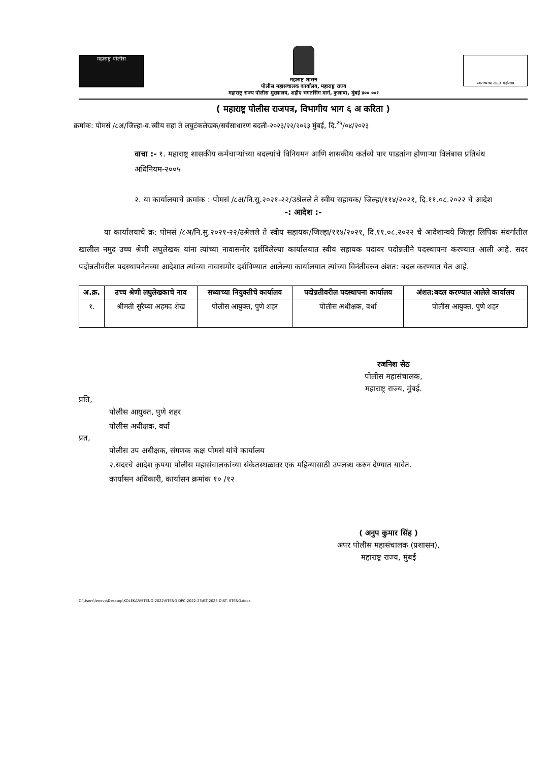महाराष्ट्र पोलीस
महाराष्ट्र शासन
पोलीस महासंचालक कार्यालय, महाराष्ट्र राज्य
महाराष्ट्र राज्य पोलीस मुख्यालय, शहीद भगतसिंग मार्ग, कुलाबा, मुंबई ४०० ००१
स्वातंत्र्याचा अमृत महोत्सव
( महाराष्ट्र पोलीस राजपत्र, विभागीय भाग ६ अ करिता )
क्रमांक: पोमसं /८अ/जिल्हा-व.स्वीय सहा ते लघुटंकलेखक/सर्वसाधारण बदली-२०२३/२२/२०२३ मुंबई, दि.<sup>२५</sup>/०४/२०२३
वाचा :- १. महाराष्ट्र शासकीय कर्मचाऱ्यांच्या बदल्यांचे विनियमन आणि शासकीय कर्तव्ये पार पाडतांना होणाऱ्या विलंबास प्रतिबंध अधिनियम-२००५
२. या कार्यालयाचे क्रमांक : पोमसं /८अ/नि.सु.२०२१-२२/उश्रेलले ते स्वीय सहायक/ जिल्हा/११४/२०२१, दि.११.०८.२०२२ चे आदेश
-: आदेश :-
या कार्यालयाचे क्र: पोमसं /८अ/नि.सु.२०२१-२२/उश्रेलले ते स्वीय सहायक/जिल्हा/११४/२०२१, दि.११.०८.२०२२ चे आदेशान्वये जिल्हा लिपिक संवर्गातील खालील नमुद उच्च श्रेणी लघुलेखक यांना त्यांच्या नावासमोर दर्शविलेल्या कार्यालयात स्वीय सहायक पदावर पदोन्नतीने पदस्थापना करण्यात आली आहे. सदर पदोन्नतीवरील पदस्थापनेतच्या आदेशात त्यांच्या नावासमोर दर्शविण्यात आलेल्या कार्यालयात त्यांच्या विनंतीवरुन अंशत: बदल करण्यात येत आहे.
| अ.क्र. | उच्च श्रेणी लघुलेखकाचे नाव | सध्याच्या नियुक्तीचे कार्यालय | पदोन्नतीवरील पदस्थापना कार्यालय | अंशत:बदल करण्यात आलेले कार्यालय |
| --- | --- | --- | --- | --- |
| १. | श्रीमती सुरैय्या अहमद शेख | पोलीस आयुक्त, पुणे शहर | पोलीस अधीक्षक, वर्धा | पोलीस आयुक्त, पुणे शहर |
रजनिश सेठ
पोलीस महासंचालक,
महाराष्ट्र राज्य, मुंबई.
प्रति,
पोलीस आयुक्त, पुणे शहर
पोलीस अधीक्षक, वर्धा
प्रत,
पोलीस उप अधीक्षक, संगणक कक्ष पोमसं यांचे कार्यालय
२.सदरचे आदेश कृपया पोलीस महासंचालकांच्या संकेतस्थळावर एक महिन्यासाठी उपलब्ध करुन देण्यात यावेत.
कार्यासन अधिकारी, कार्यासन क्रमांक १० /१२
( अनुप कुमार सिंह )
अपर पोलीस महासंचालक (प्रशासन),
महाराष्ट्र राज्य, मुंबई
C:\Users\lenovo\Desktop\KOLEKAR\STENO-2022\STENO DPC-2022-23\GT-2023 DIST. STENO.docx